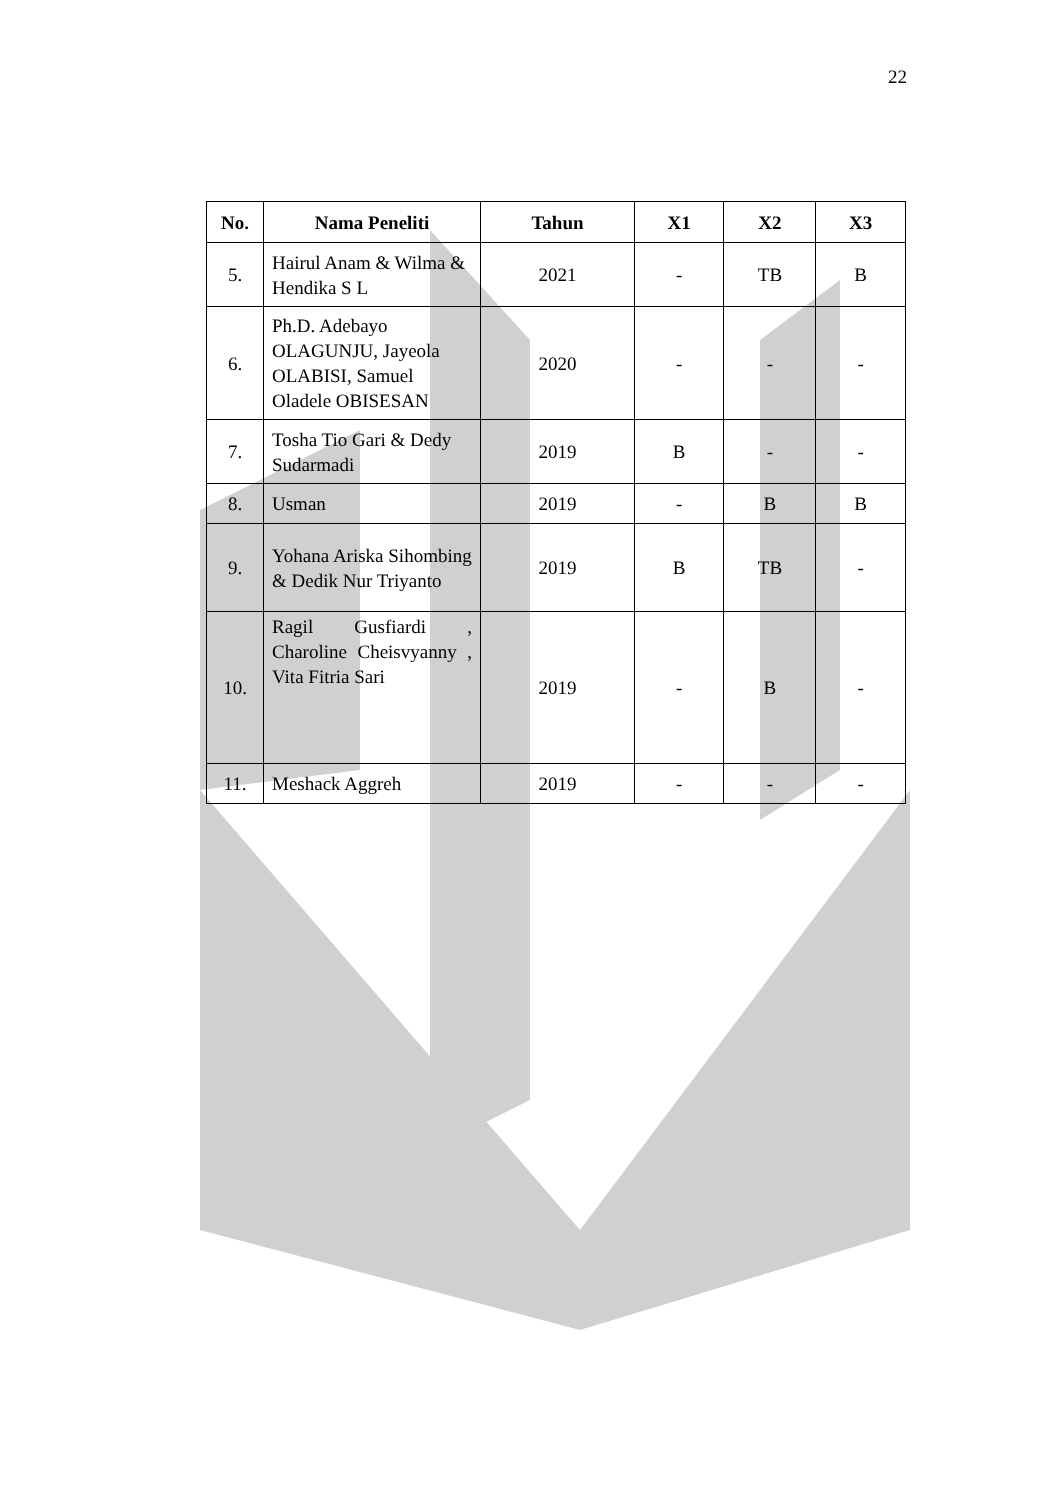22
| No. | Nama Peneliti | Tahun | X1 | X2 | X3 |
| --- | --- | --- | --- | --- | --- |
| 5. | Hairul Anam & Wilma & Hendika S L | 2021 | - | TB | B |
| 6. | Ph.D. Adebayo OLAGUNJU, Jayeola OLABISI, Samuel Oladele OBISESAN | 2020 | - | - | - |
| 7. | Tosha Tio Gari & Dedy Sudarmadi | 2019 | B | - | - |
| 8. | Usman | 2019 | - | B | B |
| 9. | Yohana Ariska Sihombing & Dedik Nur Triyanto | 2019 | B | TB | - |
| 10. | Ragil Gusfiardi , Charoline Cheisvyanny , Vita Fitria Sari | 2019 | - | B | - |
| 11. | Meshack Aggreh | 2019 | - | - | - |